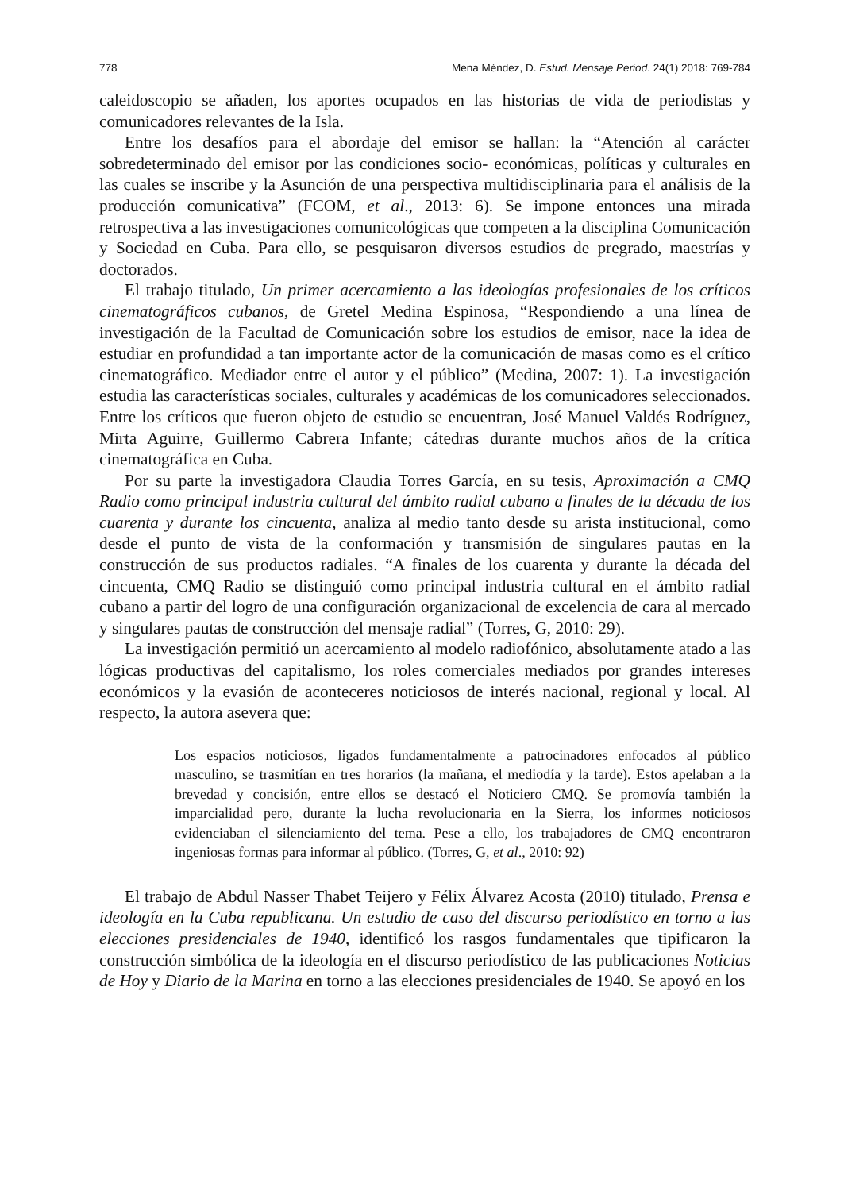778 Mena Méndez, D. Estud. Mensaje Period. 24(1) 2018: 769-784
caleidoscopio se añaden, los aportes ocupados en las historias de vida de periodistas y comunicadores relevantes de la Isla.
Entre los desafíos para el abordaje del emisor se hallan: la “Atención al carácter sobredeterminado del emisor por las condiciones socio- económicas, políticas y culturales en las cuales se inscribe y la Asunción de una perspectiva multidisciplinaria para el análisis de la producción comunicativa” (FCOM, et al., 2013: 6). Se impone entonces una mirada retrospectiva a las investigaciones comunicológicas que competen a la disciplina Comunicación y Sociedad en Cuba. Para ello, se pesquisaron diversos estudios de pregrado, maestrías y doctorados.
El trabajo titulado, Un primer acercamiento a las ideologías profesionales de los críticos cinematográficos cubanos, de Gretel Medina Espinosa, “Respondiendo a una línea de investigación de la Facultad de Comunicación sobre los estudios de emisor, nace la idea de estudiar en profundidad a tan importante actor de la comunicación de masas como es el crítico cinematográfico. Mediador entre el autor y el público” (Medina, 2007: 1). La investigación estudia las características sociales, culturales y académicas de los comunicadores seleccionados. Entre los críticos que fueron objeto de estudio se encuentran, José Manuel Valdés Rodríguez, Mirta Aguirre, Guillermo Cabrera Infante; cátedras durante muchos años de la crítica cinematográfica en Cuba.
Por su parte la investigadora Claudia Torres García, en su tesis, Aproximación a CMQ Radio como principal industria cultural del ámbito radial cubano a finales de la década de los cuarenta y durante los cincuenta, analiza al medio tanto desde su arista institucional, como desde el punto de vista de la conformación y transmisión de singulares pautas en la construcción de sus productos radiales. “A finales de los cuarenta y durante la década del cincuenta, CMQ Radio se distinguió como principal industria cultural en el ámbito radial cubano a partir del logro de una configuración organizacional de excelencia de cara al mercado y singulares pautas de construcción del mensaje radial” (Torres, G, 2010: 29).
La investigación permitió un acercamiento al modelo radiofónico, absolutamente atado a las lógicas productivas del capitalismo, los roles comerciales mediados por grandes intereses económicos y la evasión de aconteceres noticiosos de interés nacional, regional y local. Al respecto, la autora asevera que:
Los espacios noticiosos, ligados fundamentalmente a patrocinadores enfocados al público masculino, se trasmitían en tres horarios (la mañana, el mediodía y la tarde). Estos apelaban a la brevedad y concisión, entre ellos se destacó el Noticiero CMQ. Se promovía también la imparcialidad pero, durante la lucha revolucionaria en la Sierra, los informes noticiosos evidenciaban el silenciamiento del tema. Pese a ello, los trabajadores de CMQ encontraron ingeniosas formas para informar al público. (Torres, G, et al., 2010: 92)
El trabajo de Abdul Nasser Thabet Teijero y Félix Álvarez Acosta (2010) titulado, Prensa e ideología en la Cuba republicana. Un estudio de caso del discurso periodístico en torno a las elecciones presidenciales de 1940, identificó los rasgos fundamentales que tipificaron la construcción simbólica de la ideología en el discurso periodístico de las publicaciones Noticias de Hoy y Diario de la Marina en torno a las elecciones presidenciales de 1940. Se apoyó en los